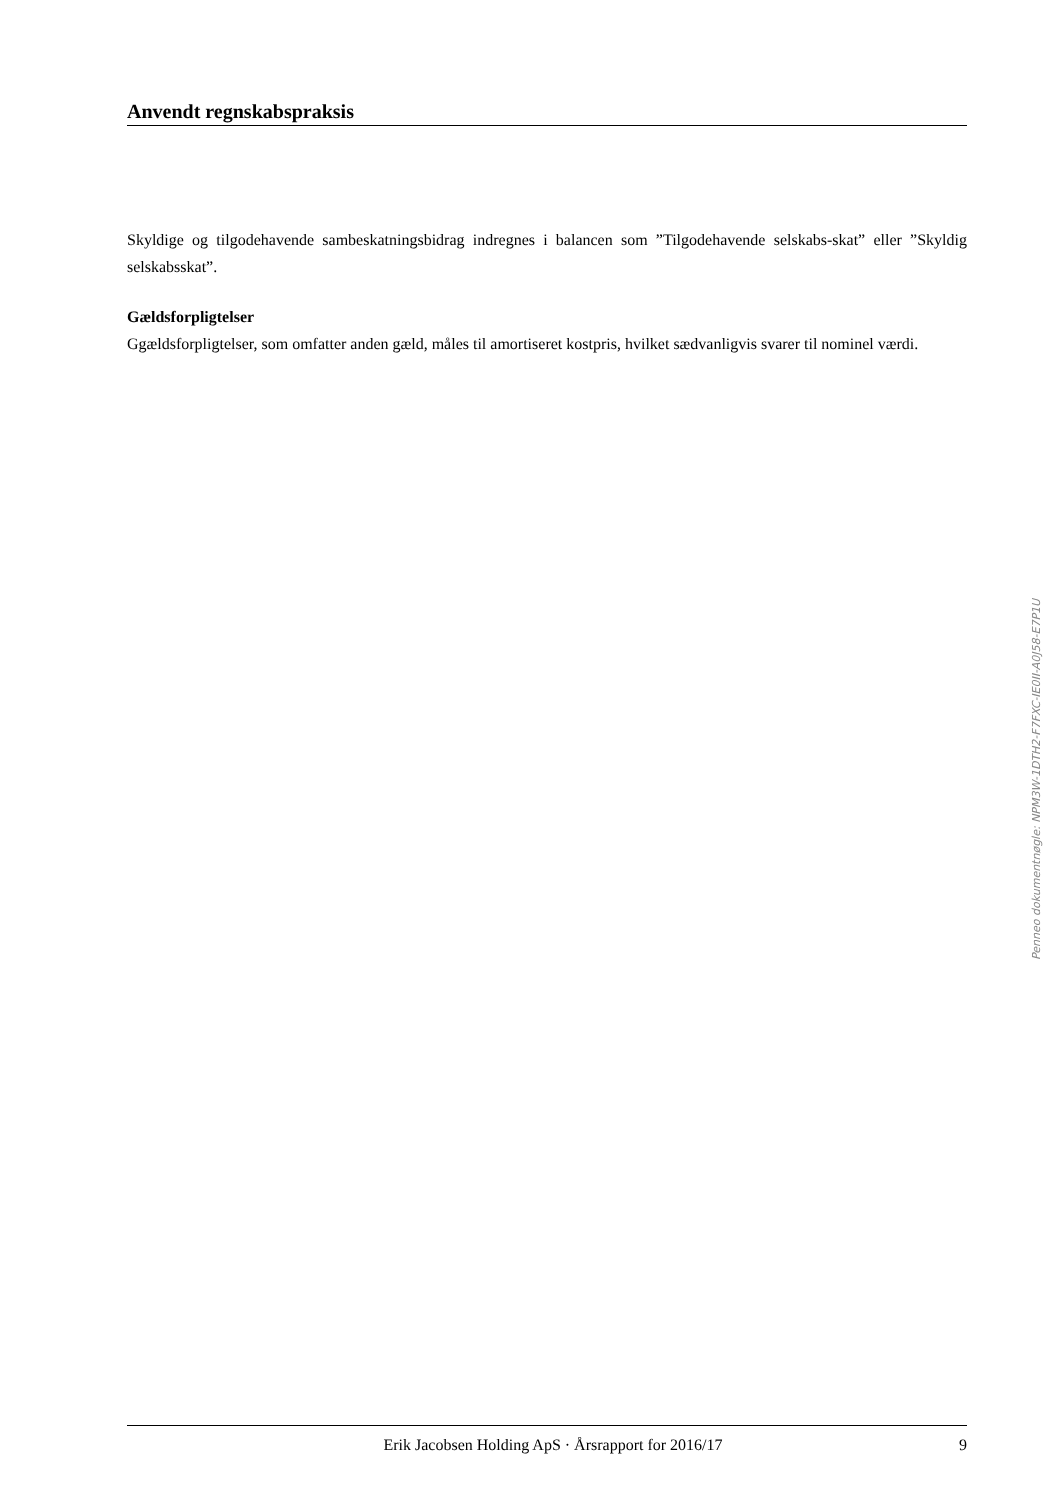Anvendt regnskabspraksis
Skyldige og tilgodehavende sambeskatningsbidrag indregnes i balancen som ”Tilgodehavende selskabs-skat” eller ”Skyldig selskabsskat”.
Gældsforpligtelser
Ggældsforpligtelser, som omfatter anden gæld, måles til amortiseret kostpris, hvilket sædvanligvis svarer til nominel værdi.
Penneo dokumentnøgle: NPM3W-1DTH2-F7FXC-IE0II-A0J58-E7P1U
Erik Jacobsen Holding ApS · Årsrapport for 2016/17 9